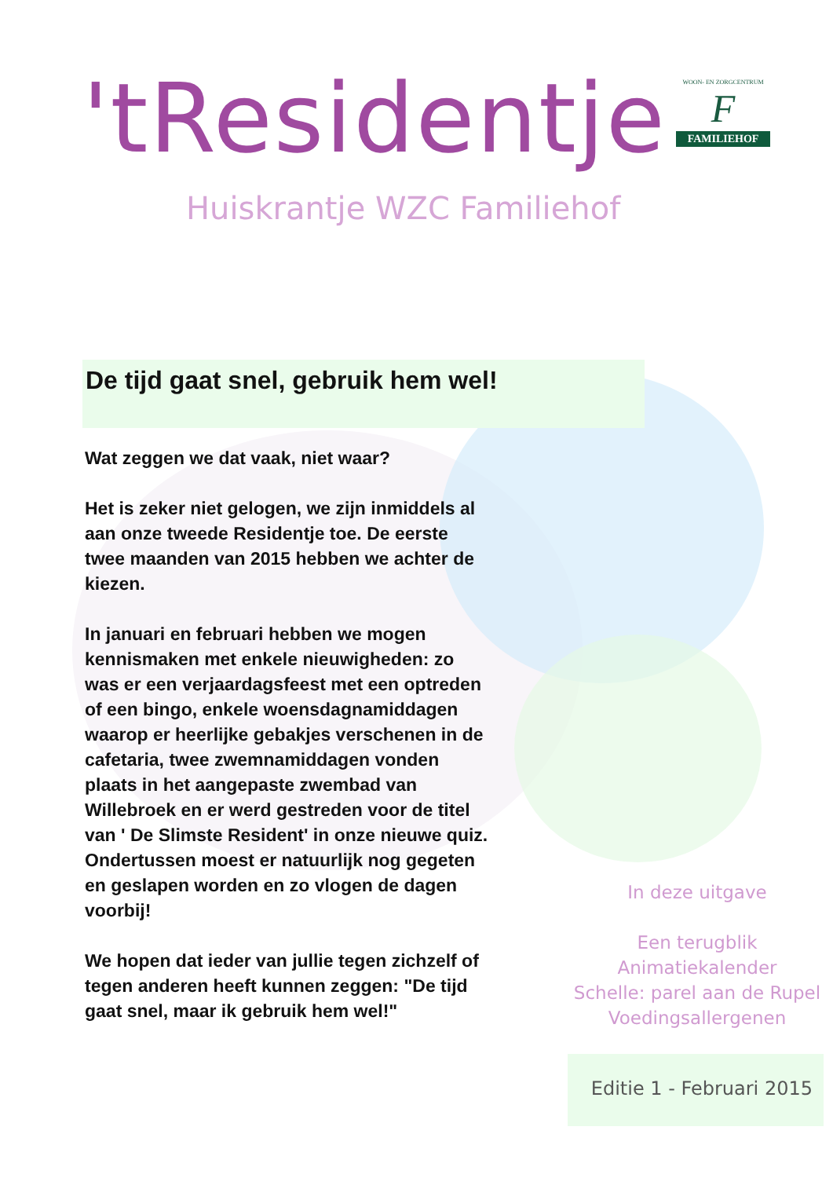'tResidentje
WOON- EN ZORGCENTRUM
F
FAMILIEHOF
Huiskrantje WZC Familiehof
De tijd gaat snel, gebruik hem wel!
Wat zeggen we dat vaak, niet waar?
Het is zeker niet gelogen, we zijn inmiddels al aan onze tweede Residentje toe. De eerste twee maanden van 2015 hebben we achter de kiezen.
In januari en februari hebben we mogen kennismaken met enkele nieuwigheden: zo was er een verjaardagsfeest met een optreden of een bingo, enkele woensdagnamiddagen waarop er heerlijke gebakjes verschenen in de cafetaria, twee zwemnamiddagen vonden plaats in het aangepaste zwembad van Willebroek en er werd gestreden voor de titel van ' De Slimste Resident' in onze nieuwe quiz.
Ondertussen moest er natuurlijk nog gegeten en geslapen worden en zo vlogen de dagen voorbij!
We hopen dat ieder van jullie tegen zichzelf of tegen anderen heeft kunnen zeggen: "De tijd gaat snel, maar ik gebruik hem wel!"
In deze uitgave
Een terugblik
Animatiekalender
Schelle: parel aan de Rupel
Voedingsallergenen
Editie 1 - Februari 2015